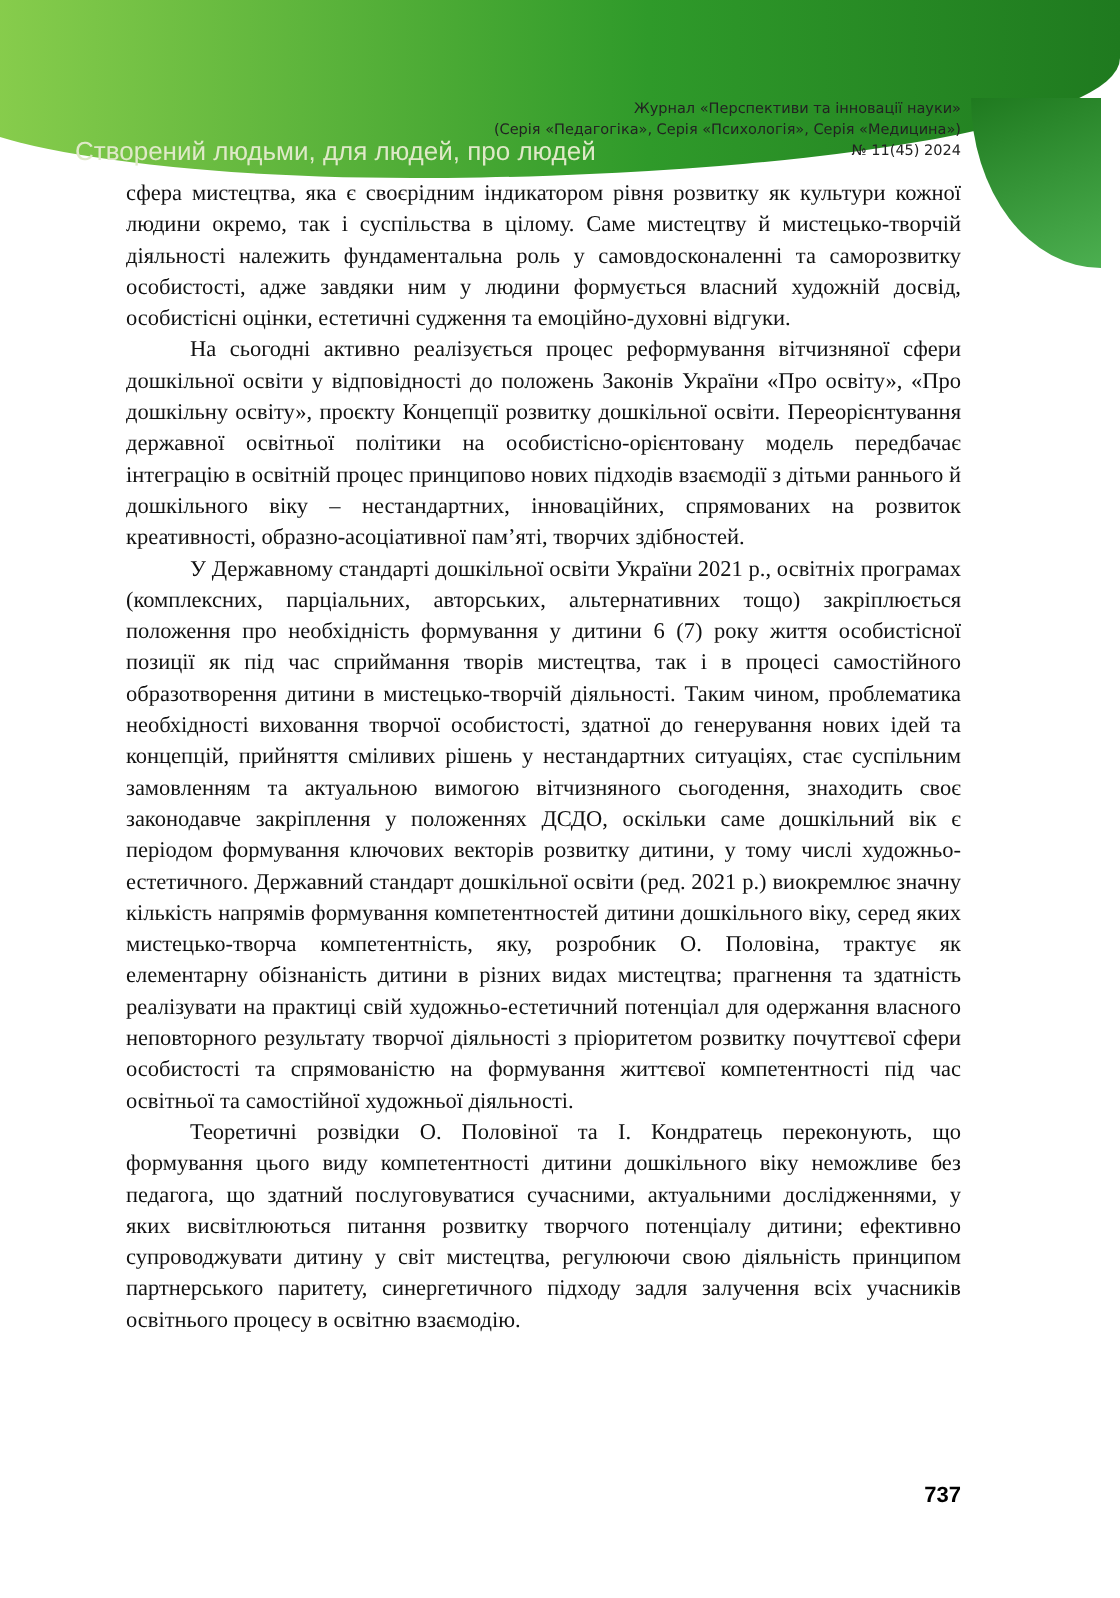Створений людьми, для людей, про людей
Журнал «Перспективи та інновації науки»
(Серія «Педагогіка», Серія «Психологія», Серія «Медицина»)
№ 11(45) 2024
сфера мистецтва, яка є своєрідним індикатором рівня розвитку як культури кожної людини окремо, так і суспільства в цілому. Саме мистецтву й мистецько-творчій діяльності належить фундаментальна роль у самовдосконаленні та саморозвитку особистості, адже завдяки ним у людини формується власний художній досвід, особистісні оцінки, естетичні судження та емоційно-духовні відгуки.
На сьогодні активно реалізується процес реформування вітчизняної сфери дошкільної освіти у відповідності до положень Законів України «Про освіту», «Про дошкільну освіту», проєкту Концепції розвитку дошкільної освіти. Переорієнтування державної освітньої політики на особистісно-орієнтовану модель передбачає інтеграцію в освітній процес принципово нових підходів взаємодії з дітьми раннього й дошкільного віку – нестандартних, інноваційних, спрямованих на розвиток креативності, образно-асоціативної пам’яті, творчих здібностей.
У Державному стандарті дошкільної освіти України 2021 р., освітніх програмах (комплексних, парціальних, авторських, альтернативних тощо) закріплюється положення про необхідність формування у дитини 6 (7) року життя особистісної позиції як під час сприймання творів мистецтва, так і в процесі самостійного образотворення дитини в мистецько-творчій діяльності. Таким чином, проблематика необхідності виховання творчої особистості, здатної до генерування нових ідей та концепцій, прийняття сміливих рішень у нестандартних ситуаціях, стає суспільним замовленням та актуальною вимогою вітчизняного сьогодення, знаходить своє законодавче закріплення у положеннях ДСДО, оскільки саме дошкільний вік є періодом формування ключових векторів розвитку дитини, у тому числі художньо-естетичного. Державний стандарт дошкільної освіти (ред. 2021 р.) виокремлює значну кількість напрямів формування компетентностей дитини дошкільного віку, серед яких мистецько-творча компетентність, яку, розробник О. Половіна, трактує як елементарну обізнаність дитини в різних видах мистецтва; прагнення та здатність реалізувати на практиці свій художньо-естетичний потенціал для одержання власного неповторного результату творчої діяльності з пріоритетом розвитку почуттєвої сфери особистості та спрямованістю на формування життєвої компетентності під час освітньої та самостійної художньої діяльності.
Теоретичні розвідки О. Половіної та І. Кондратець переконують, що формування цього виду компетентності дитини дошкільного віку неможливе без педагога, що здатний послуговуватися сучасними, актуальними дослідженнями, у яких висвітлюються питання розвитку творчого потенціалу дитини; ефективно супроводжувати дитину у світ мистецтва, регулюючи свою діяльність принципом партнерського паритету, синергетичного підходу задля залучення всіх учасників освітнього процесу в освітню взаємодію.
737